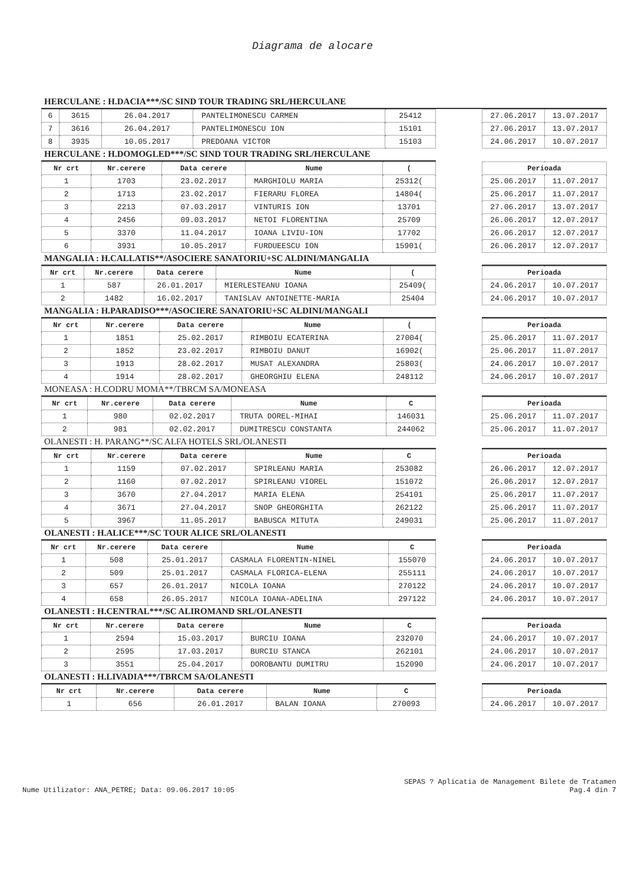Diagrama de alocare
HERCULANE : H.DACIA***/SC SIND TOUR TRADING SRL/HERCULANE
| 6 | 3615 | 26.04.2017 | PANTELIMONESCU CARMEN | 25412 |
| 7 | 3616 | 26.04.2017 | PANTELIMONESCU ION | 15101 |
| 8 | 3935 | 10.05.2017 | PREDOANA VICTOR | 15103 |
| 27.06.2017 | 13.07.2017 |
| 27.06.2017 | 13.07.2017 |
| 24.06.2017 | 10.07.2017 |
HERCULANE : H.DOMOGLED***/SC SIND TOUR TRADING SRL/HERCULANE
| Nr crt | Nr.cerere | Data cerere | Nume | ( |
| --- | --- | --- | --- | --- |
| 1 | 1703 | 23.02.2017 | MARGHIOLU MARIA | 25312( |
| 2 | 1713 | 23.02.2017 | FIERARU FLOREA | 14804( |
| 3 | 2213 | 07.03.2017 | VINTURIS ION | 13701 |
| 4 | 2456 | 09.03.2017 | NETOI FLORENTINA | 25709 |
| 5 | 3370 | 11.04.2017 | IOANA LIVIU-ION | 17702 |
| 6 | 3931 | 10.05.2017 | FURDUEESCU ION | 15901( |
| Perioada | |
| --- | --- |
| 25.06.2017 | 11.07.2017 |
| 25.06.2017 | 11.07.2017 |
| 27.06.2017 | 13.07.2017 |
| 26.06.2017 | 12.07.2017 |
| 26.06.2017 | 12.07.2017 |
| 26.06.2017 | 12.07.2017 |
MANGALIA : H.CALLATIS**/ASOCIERE SANATORIU+SC ALDINI/MANGALIA
| Nr crt | Nr.cerere | Data cerere | Nume | ( |
| --- | --- | --- | --- | --- |
| 1 | 587 | 26.01.2017 | MIERLESTEANU IOANA | 25409( |
| 2 | 1482 | 16.02.2017 | TANISLAV ANTOINETTE-MARIA | 25404 |
| Perioada | |
| --- | --- |
| 24.06.2017 | 10.07.2017 |
| 24.06.2017 | 10.07.2017 |
MANGALIA : H.PARADISO***/ASOCIERE SANATORIU+SC ALDINI/MANGALI
| Nr crt | Nr.cerere | Data cerere | Nume | ( |
| --- | --- | --- | --- | --- |
| 1 | 1851 | 25.02.2017 | RIMBOIU ECATERINA | 27004( |
| 2 | 1852 | 23.02.2017 | RIMBOIU DANUT | 16902( |
| 3 | 1913 | 28.02.2017 | MUSAT ALEXANDRA | 25803( |
| 4 | 1914 | 28.02.2017 | GHEORGHIU ELENA | 248112 |
| Perioada | |
| --- | --- |
| 25.06.2017 | 11.07.2017 |
| 25.06.2017 | 11.07.2017 |
| 24.06.2017 | 10.07.2017 |
| 24.06.2017 | 10.07.2017 |
MONEASA : H.CODRU MOMA**/TBRCM SA/MONEASA
| Nr crt | Nr.cerere | Data cerere | Nume | C |
| --- | --- | --- | --- | --- |
| 1 | 980 | 02.02.2017 | TRUTA DOREL-MIHAI | 146031 |
| 2 | 981 | 02.02.2017 | DUMITRESCU CONSTANTA | 244062 |
| Perioada | |
| --- | --- |
| 25.06.2017 | 11.07.2017 |
| 25.06.2017 | 11.07.2017 |
OLANESTI : H. PARANG**/SC ALFA HOTELS SRL/OLANESTI
| Nr crt | Nr.cerere | Data cerere | Nume | C |
| --- | --- | --- | --- | --- |
| 1 | 1159 | 07.02.2017 | SPIRLEANU MARIA | 253082 |
| 2 | 1160 | 07.02.2017 | SPIRLEANU VIOREL | 151072 |
| 3 | 3670 | 27.04.2017 | MARIA ELENA | 254101 |
| 4 | 3671 | 27.04.2017 | SNOP GHEORGHITA | 262122 |
| 5 | 3967 | 11.05.2017 | BABUSCA MITUTA | 249031 |
| Perioada | |
| --- | --- |
| 26.06.2017 | 12.07.2017 |
| 26.06.2017 | 12.07.2017 |
| 25.06.2017 | 11.07.2017 |
| 25.06.2017 | 11.07.2017 |
| 25.06.2017 | 11.07.2017 |
OLANESTI : H.ALICE***/SC TOUR ALICE SRL/OLANESTI
| Nr crt | Nr.cerere | Data cerere | Nume | C |
| --- | --- | --- | --- | --- |
| 1 | 508 | 25.01.2017 | CASMALA FLORENTIN-NINEL | 155070 |
| 2 | 509 | 25.01.2017 | CASMALA FLORICA-ELENA | 255111 |
| 3 | 657 | 26.01.2017 | NICOLA IOANA | 270122 |
| 4 | 658 | 26.05.2017 | NICOLA IOANA-ADELINA | 297122 |
| Perioada | |
| --- | --- |
| 24.06.2017 | 10.07.2017 |
| 24.06.2017 | 10.07.2017 |
| 24.06.2017 | 10.07.2017 |
| 24.06.2017 | 10.07.2017 |
OLANESTI : H.CENTRAL***/SC ALIROMAND SRL/OLANESTI
| Nr crt | Nr.cerere | Data cerere | Nume | C |
| --- | --- | --- | --- | --- |
| 1 | 2594 | 15.03.2017 | BURCIU IOANA | 232070 |
| 2 | 2595 | 17.03.2017 | BURCIU STANCA | 262101 |
| 3 | 3551 | 25.04.2017 | DOROBANTU DUMITRU | 152090 |
| Perioada | |
| --- | --- |
| 24.06.2017 | 10.07.2017 |
| 24.06.2017 | 10.07.2017 |
| 24.06.2017 | 10.07.2017 |
OLANESTI : H.LIVADIA***/TBRCM SA/OLANESTI
| Nr crt | Nr.cerere | Data cerere | Nume | C |
| --- | --- | --- | --- | --- |
| 1 | 656 | 26.01.2017 | BALAN IOANA | 270093 |
| Perioada | |
| --- | --- |
| 24.06.2017 | 10.07.2017 |
SEPAS ? Aplicatia de Management Bilete de Tratamen
Nume Utilizator: ANA_PETRE; Data: 09.06.2017 10:05 Pag.4 din 7